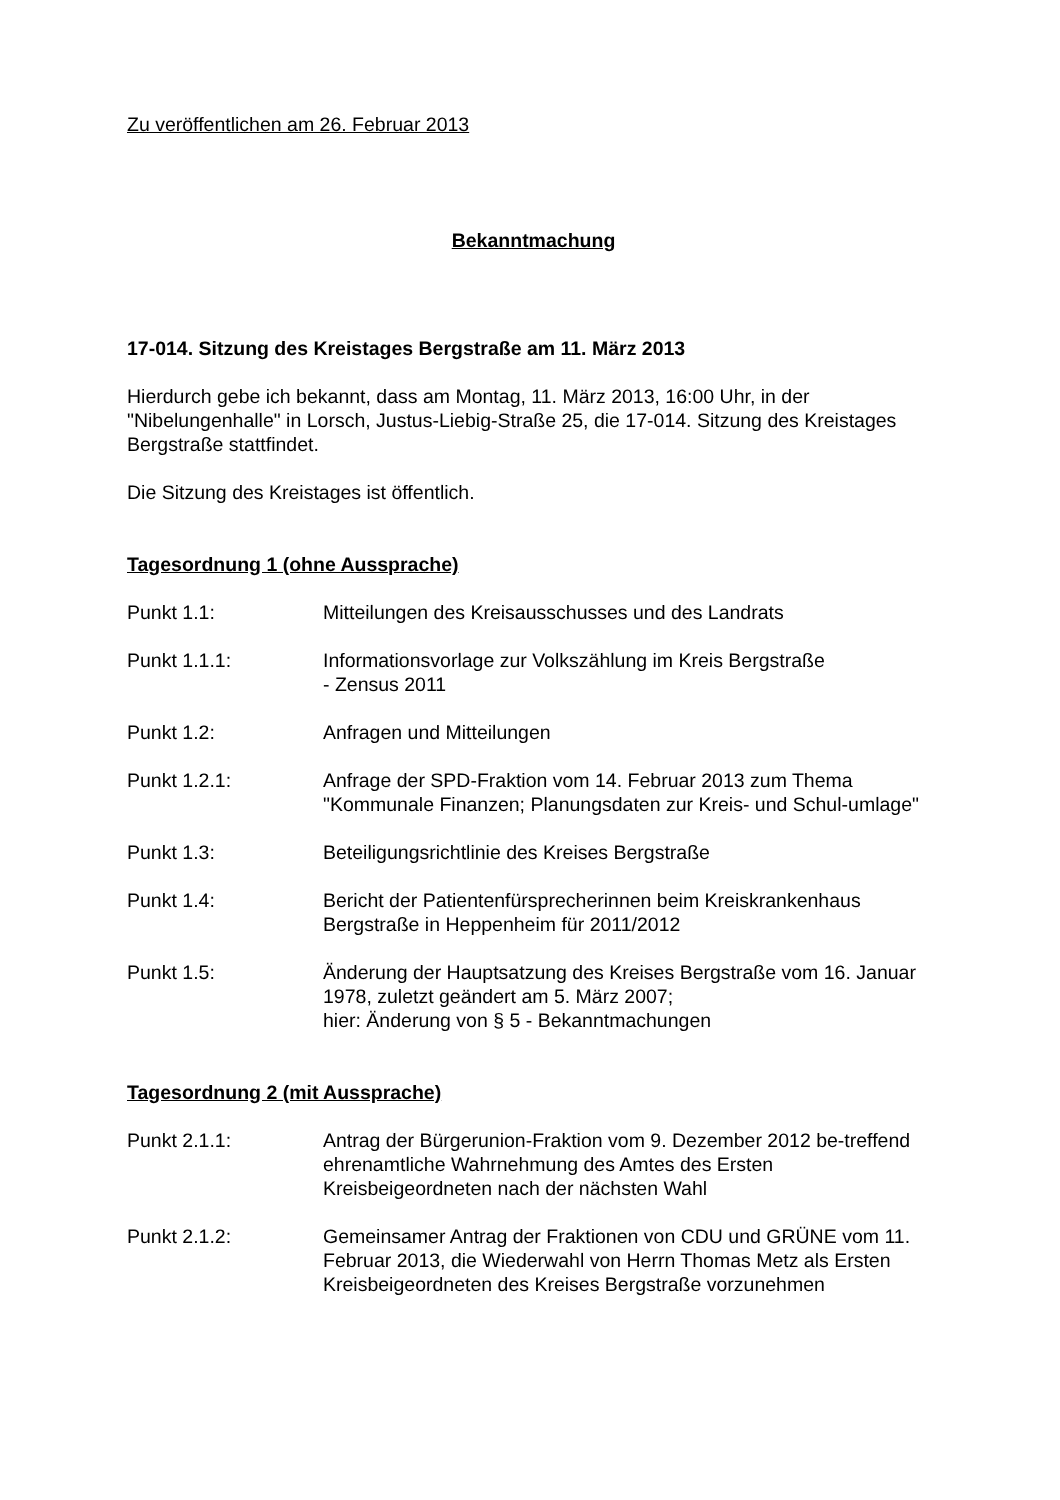Zu veröffentlichen am 26. Februar 2013
Bekanntmachung
17-014. Sitzung des Kreistages Bergstraße am 11. März 2013
Hierdurch gebe ich bekannt, dass am Montag, 11. März 2013, 16:00 Uhr, in der "Nibelungenhalle" in Lorsch, Justus-Liebig-Straße 25, die 17-014. Sitzung des Kreistages Bergstraße stattfindet.
Die Sitzung des Kreistages ist öffentlich.
Tagesordnung 1 (ohne Aussprache)
Punkt 1.1: Mitteilungen des Kreisausschusses und des Landrats
Punkt 1.1.1: Informationsvorlage zur Volkszählung im Kreis Bergstraße
- Zensus 2011
Punkt 1.2: Anfragen und Mitteilungen
Punkt 1.2.1: Anfrage der SPD-Fraktion vom 14. Februar 2013 zum Thema "Kommunale Finanzen; Planungsdaten zur Kreis- und Schul-umlage"
Punkt 1.3: Beteiligungsrichtlinie des Kreises Bergstraße
Punkt 1.4: Bericht der Patientenfürsprecherinnen beim Kreiskrankenhaus Bergstraße in Heppenheim für 2011/2012
Punkt 1.5: Änderung der Hauptsatzung des Kreises Bergstraße vom 16. Januar 1978, zuletzt geändert am 5. März 2007;
hier: Änderung von § 5 - Bekanntmachungen
Tagesordnung 2 (mit Aussprache)
Punkt 2.1.1: Antrag der Bürgerunion-Fraktion vom 9. Dezember 2012 be-treffend ehrenamtliche Wahrnehmung des Amtes des Ersten Kreisbeigeordneten nach der nächsten Wahl
Punkt 2.1.2: Gemeinsamer Antrag der Fraktionen von CDU und GRÜNE vom 11. Februar 2013, die Wiederwahl von Herrn Thomas Metz als Ersten Kreisbeigeordneten des Kreises Bergstraße vorzunehmen